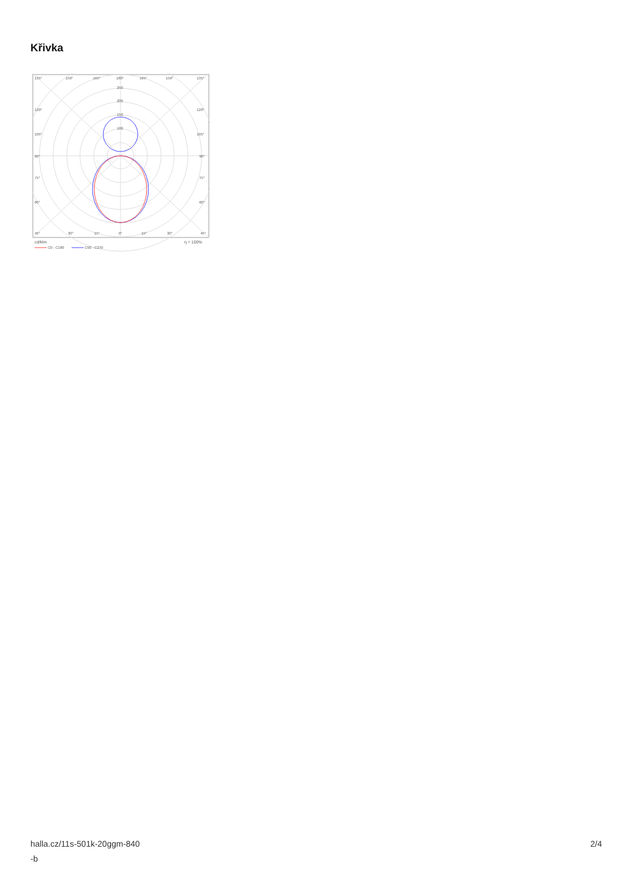Křivka
135°
150°
165°
180°
165°
150°
135°
250
200
150
100
120°
120°
105°
105°
90°
90°
75°
75°
60°
60°
45°
30°
15°
0°
15°
30°
45°
cd/klm
η = 100%
C0 - C180
C90 - C270
halla.cz/11s-501k-20ggm-840
-b
2/4